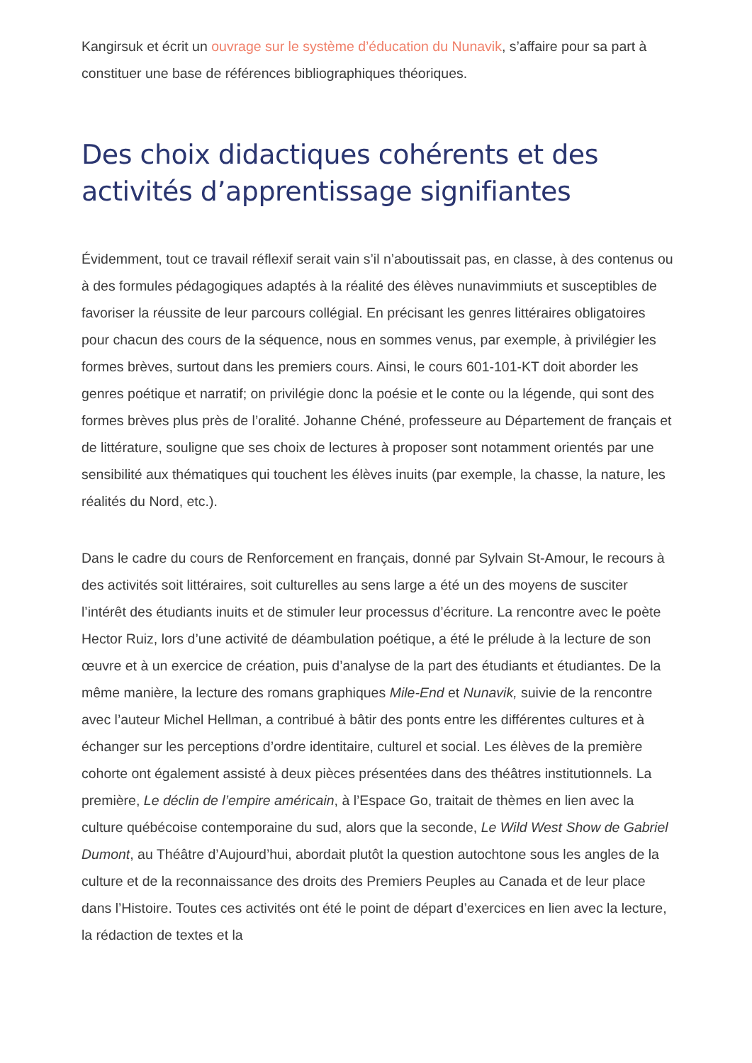Kangirsuk et écrit un ouvrage sur le système d’éducation du Nunavik, s’affaire pour sa part à constituer une base de références bibliographiques théoriques.
Des choix didactiques cohérents et des activités d’apprentissage signifiantes
Évidemment, tout ce travail réflexif serait vain s’il n’aboutissait pas, en classe, à des contenus ou à des formules pédagogiques adaptés à la réalité des élèves nunavimmiuts et susceptibles de favoriser la réussite de leur parcours collégial. En précisant les genres littéraires obligatoires pour chacun des cours de la séquence, nous en sommes venus, par exemple, à privilégier les formes brèves, surtout dans les premiers cours. Ainsi, le cours 601-101-KT doit aborder les genres poétique et narratif; on privilégie donc la poésie et le conte ou la légende, qui sont des formes brèves plus près de l’oralité. Johanne Chéné, professeure au Département de français et de littérature, souligne que ses choix de lectures à proposer sont notamment orientés par une sensibilité aux thématiques qui touchent les élèves inuits (par exemple, la chasse, la nature, les réalités du Nord, etc.).
Dans le cadre du cours de Renforcement en français, donné par Sylvain St-Amour, le recours à des activités soit littéraires, soit culturelles au sens large a été un des moyens de susciter l’intérêt des étudiants inuits et de stimuler leur processus d’écriture. La rencontre avec le poète Hector Ruiz, lors d’une activité de déambulation poétique, a été le prélude à la lecture de son œuvre et à un exercice de création, puis d’analyse de la part des étudiants et étudiantes. De la même manière, la lecture des romans graphiques Mile-End et Nunavik, suivie de la rencontre avec l’auteur Michel Hellman, a contribué à bâtir des ponts entre les différentes cultures et à échanger sur les perceptions d’ordre identitaire, culturel et social. Les élèves de la première cohorte ont également assisté à deux pièces présentées dans des théâtres institutionnels. La première, Le déclin de l’empire américain, à l’Espace Go, traitait de thèmes en lien avec la culture québécoise contemporaine du sud, alors que la seconde, Le Wild West Show de Gabriel Dumont, au Théâtre d’Aujourd’hui, abordait plutôt la question autochtone sous les angles de la culture et de la reconnaissance des droits des Premiers Peuples au Canada et de leur place dans l’Histoire. Toutes ces activités ont été le point de départ d’exercices en lien avec la lecture, la rédaction de textes et la